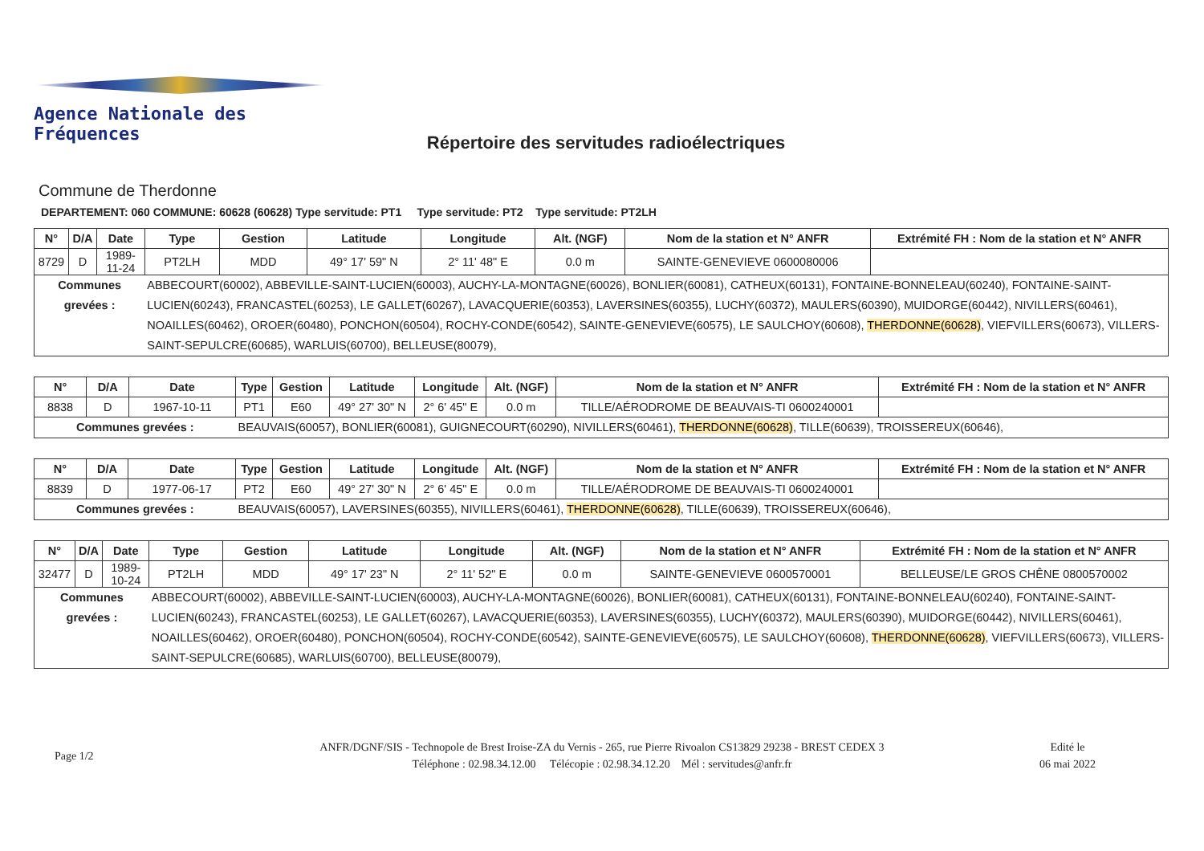Agence Nationale des Fréquences
Répertoire des servitudes radioélectriques
Commune de Therdonne
DEPARTEMENT: 060 COMMUNE: 60628 (60628) Type servitude: PT1 Type servitude: PT2 Type servitude: PT2LH
| N° | D/A | Date | Type | Gestion | Latitude | Longitude | Alt. (NGF) | Nom de la station et N° ANFR | Extrémité FH : Nom de la station et N° ANFR |
| --- | --- | --- | --- | --- | --- | --- | --- | --- | --- |
| 8729 | D | 1989-11-24 | PT2LH | MDD | 49° 17' 59" N | 2° 11' 48" E | 0.0 m | SAINTE-GENEVIEVE 0600080006 | |
| Communes grevées : | | | ABBECOURT(60002), ABBEVILLE-SAINT-LUCIEN(60003), AUCHY-LA-MONTAGNE(60026), BONLIER(60081), CATHEUX(60131), FONTAINE-BONNELEAU(60240), FONTAINE-SAINT-LUCIEN(60243), FRANCASTEL(60253), LE GALLET(60267), LAVACQUERIE(60353), LAVERSINES(60355), LUCHY(60372), MAULERS(60390), MUIDORGE(60442), NIVILLERS(60461), NOAILLES(60462), OROER(60480), PONCHON(60504), ROCHY-CONDE(60542), SAINTE-GENEVIEVE(60575), LE SAULCHOY(60608), THERDONNE(60628) , VIEFVILLERS(60673), VILLERS-SAINT-SEPULCRE(60685), WARLUIS(60700), BELLEUSE(80079), | | | | | | |
| N° | D/A | Date | Type | Gestion | Latitude | Longitude | Alt. (NGF) | Nom de la station et N° ANFR | Extrémité FH : Nom de la station et N° ANFR |
| --- | --- | --- | --- | --- | --- | --- | --- | --- | --- |
| 8838 | D | 1967-10-11 | PT1 | E60 | 49° 27' 30" N | 2° 6' 45" E | 0.0 m | TILLE/AÉRODROME DE BEAUVAIS-TI 0600240001 | |
| Communes grevées : | | | BEAUVAIS(60057), BONLIER(60081), GUIGNECOURT(60290), NIVILLERS(60461), THERDONNE(60628) , TILLE(60639), TROISSEREUX(60646), | | | | | | |
| N° | D/A | Date | Type | Gestion | Latitude | Longitude | Alt. (NGF) | Nom de la station et N° ANFR | Extrémité FH : Nom de la station et N° ANFR |
| --- | --- | --- | --- | --- | --- | --- | --- | --- | --- |
| 8839 | D | 1977-06-17 | PT2 | E60 | 49° 27' 30" N | 2° 6' 45" E | 0.0 m | TILLE/AÉRODROME DE BEAUVAIS-TI 0600240001 | |
| Communes grevées : | | | BEAUVAIS(60057), LAVERSINES(60355), NIVILLERS(60461), THERDONNE(60628) , TILLE(60639), TROISSEREUX(60646), | | | | | | |
| N° | D/A | Date | Type | Gestion | Latitude | Longitude | Alt. (NGF) | Nom de la station et N° ANFR | Extrémité FH : Nom de la station et N° ANFR |
| --- | --- | --- | --- | --- | --- | --- | --- | --- | --- |
| 32477 | D | 1989-10-24 | PT2LH | MDD | 49° 17' 23" N | 2° 11' 52" E | 0.0 m | SAINTE-GENEVIEVE 0600570001 | BELLEUSE/LE GROS CHÊNE 0800570002 |
| Communes grevées : | | | ABBECOURT(60002), ABBEVILLE-SAINT-LUCIEN(60003), AUCHY-LA-MONTAGNE(60026), BONLIER(60081), CATHEUX(60131), FONTAINE-BONNELEAU(60240), FONTAINE-SAINT-LUCIEN(60243), FRANCASTEL(60253), LE GALLET(60267), LAVACQUERIE(60353), LAVERSINES(60355), LUCHY(60372), MAULERS(60390), MUIDORGE(60442), NIVILLERS(60461), NOAILLES(60462), OROER(60480), PONCHON(60504), ROCHY-CONDE(60542), SAINTE-GENEVIEVE(60575), LE SAULCHOY(60608), THERDONNE(60628) , VIEFVILLERS(60673), VILLERS-SAINT-SEPULCRE(60685), WARLUIS(60700), BELLEUSE(80079), | | | | | | |
Page 1/2
ANFR/DGNF/SIS - Technopole de Brest Iroise-ZA du Vernis - 265, rue Pierre Rivoalon CS13829 29238 - BREST CEDEX 3
Téléphone : 02.98.34.12.00 Télécopie : 02.98.34.12.20 Mél : servitudes@anfr.fr
Edité le
06 mai 2022